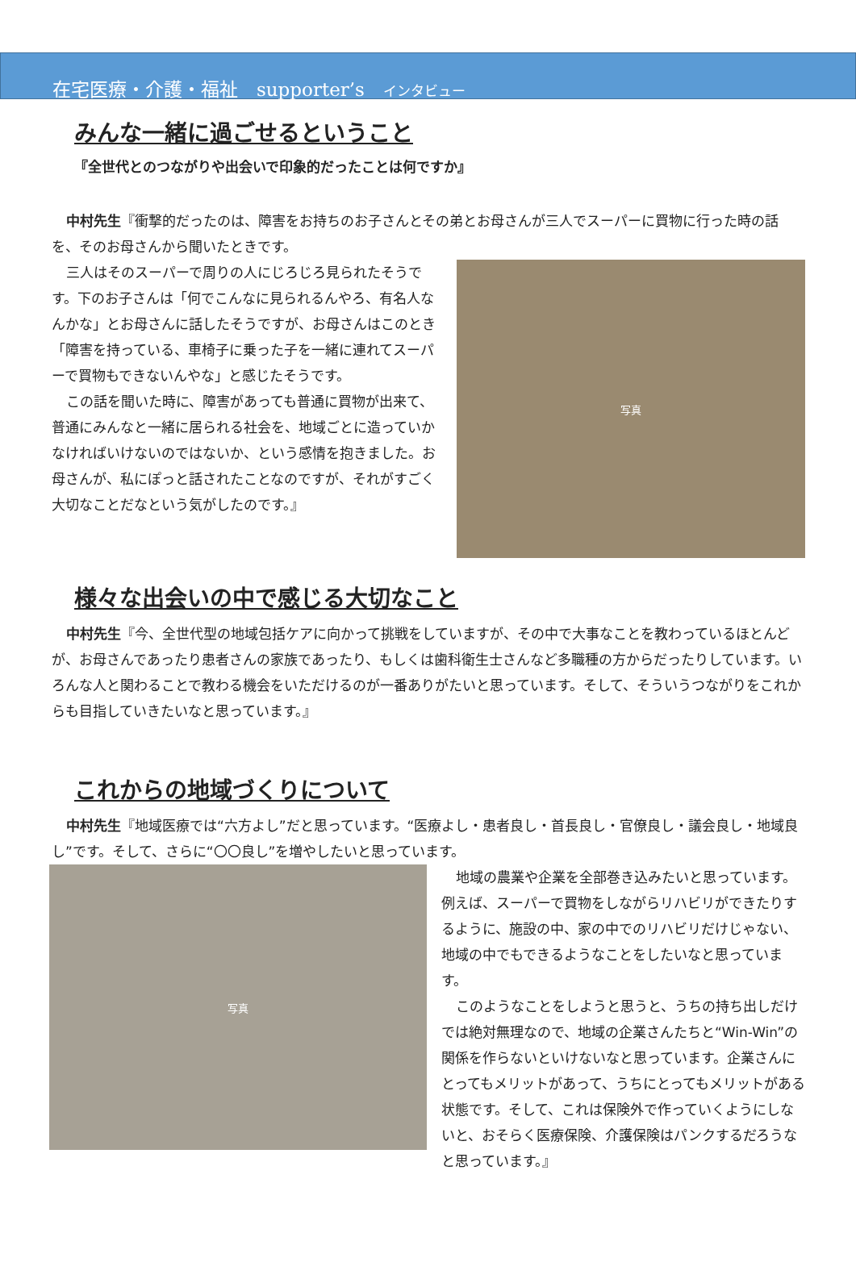在宅医療・介護・福祉　supporter’s　インタビュー
みんな一緒に過ごせるということ
『全世代とのつながりや出会いで印象的だったことは何ですか』
中村先生『衝撃的だったのは、障害をお持ちのお子さんとその弟とお母さんが三人でスーパーに買物に行った時の話を、そのお母さんから聞いたときです。
写真
三人はそのスーパーで周りの人にじろじろ見られたそうです。下のお子さんは「何でこんなに見られるんやろ、有名人なんかな」とお母さんに話したそうですが、お母さんはこのとき「障害を持っている、車椅子に乗った子を一緒に連れてスーパーで買物もできないんやな」と感じたそうです。
この話を聞いた時に、障害があっても普通に買物が出来て、普通にみんなと一緒に居られる社会を、地域ごとに造っていかなければいけないのではないか、という感情を抱きました。お母さんが、私にぽっと話されたことなのですが、それがすごく大切なことだなという気がしたのです。』
様々な出会いの中で感じる大切なこと
中村先生『今、全世代型の地域包括ケアに向かって挑戦をしていますが、その中で大事なことを教わっているほとんどが、お母さんであったり患者さんの家族であったり、もしくは歯科衛生士さんなど多職種の方からだったりしています。いろんな人と関わることで教わる機会をいただけるのが一番ありがたいと思っています。そして、そういうつながりをこれからも目指していきたいなと思っています。』
これからの地域づくりについて
中村先生『地域医療では“六方よし”だと思っています。“医療よし・患者良し・首長良し・官僚良し・議会良し・地域良し”です。そして、さらに“〇〇良し”を増やしたいと思っています。
写真
地域の農業や企業を全部巻き込みたいと思っています。例えば、スーパーで買物をしながらリハビリができたりするように、施設の中、家の中でのリハビリだけじゃない、地域の中でもできるようなことをしたいなと思っています。
このようなことをしようと思うと、うちの持ち出しだけでは絶対無理なので、地域の企業さんたちと“Win-Win”の関係を作らないといけないなと思っています。企業さんにとってもメリットがあって、うちにとってもメリットがある状態です。そして、これは保険外で作っていくようにしないと、おそらく医療保険、介護保険はパンクするだろうなと思っています。』